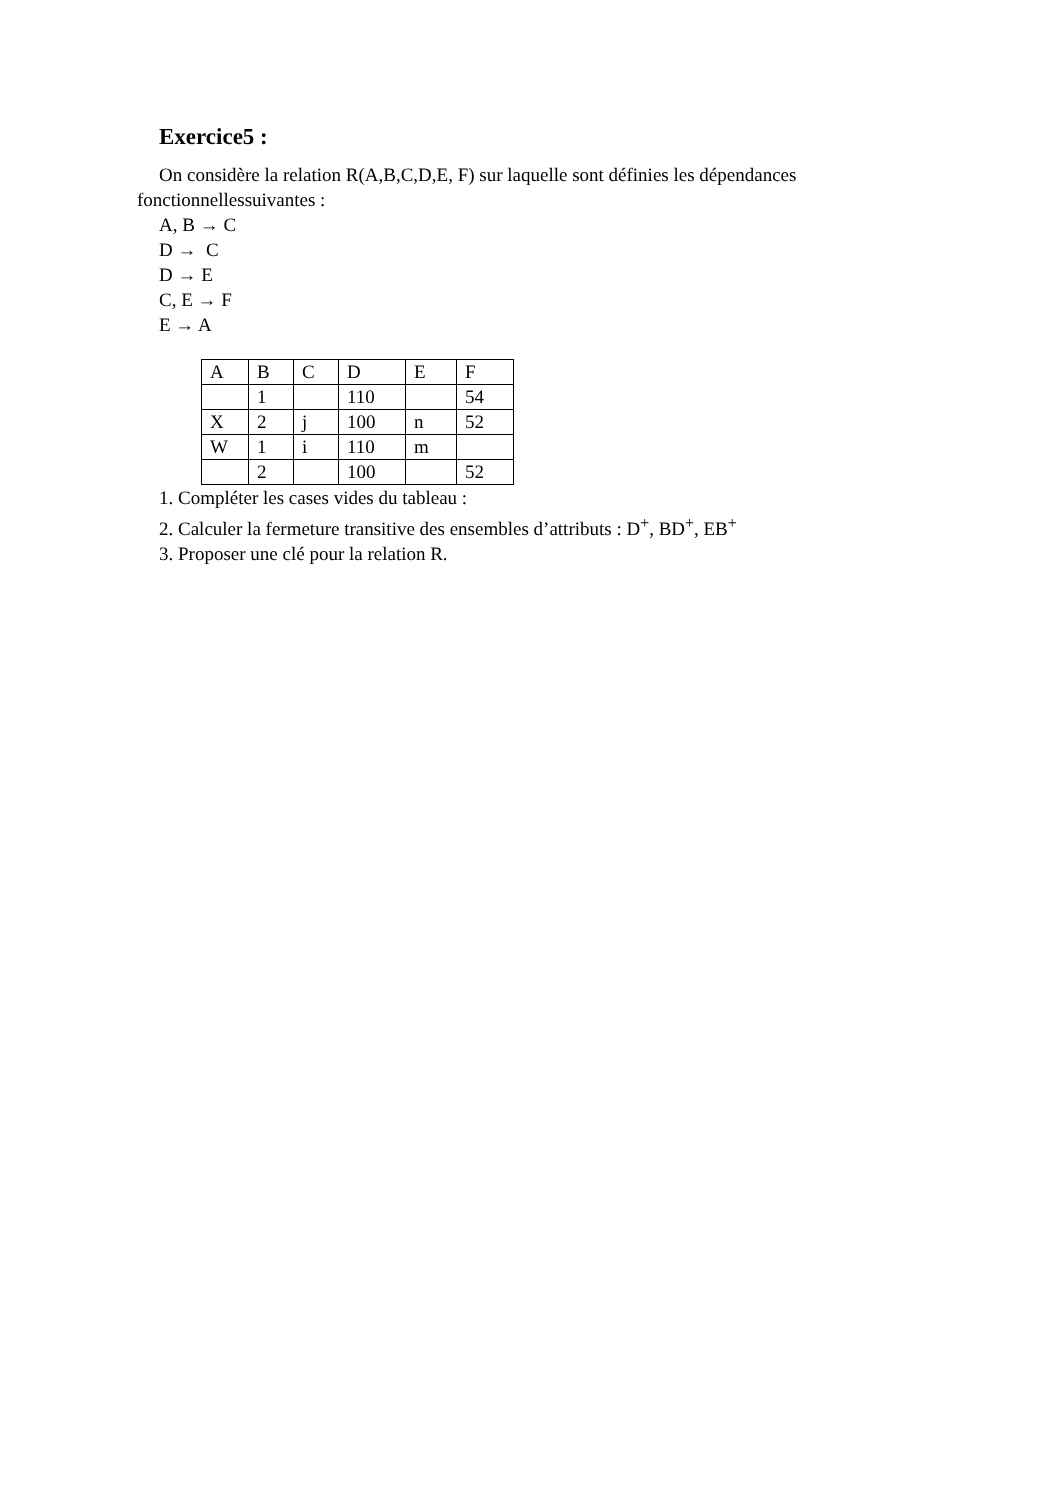Exercice5 :
On considère la relation R(A,B,C,D,E, F) sur laquelle sont définies les dépendances
fonctionnellessuivantes :
A, B → C
D → C
D → E
C, E → F
E → A
| A | B | C | D | E | F |
| | 1 | | 110 | | 54 |
| X | 2 | j | 100 | n | 52 |
| W | 1 | i | 110 | m | |
| | 2 | | 100 | | 52 |
1. Compléter les cases vides du tableau :
2. Calculer la fermeture transitive des ensembles d’attributs : D<sup>+</sup>, BD<sup>+</sup>, EB<sup>+</sup>
3. Proposer une clé pour la relation R.